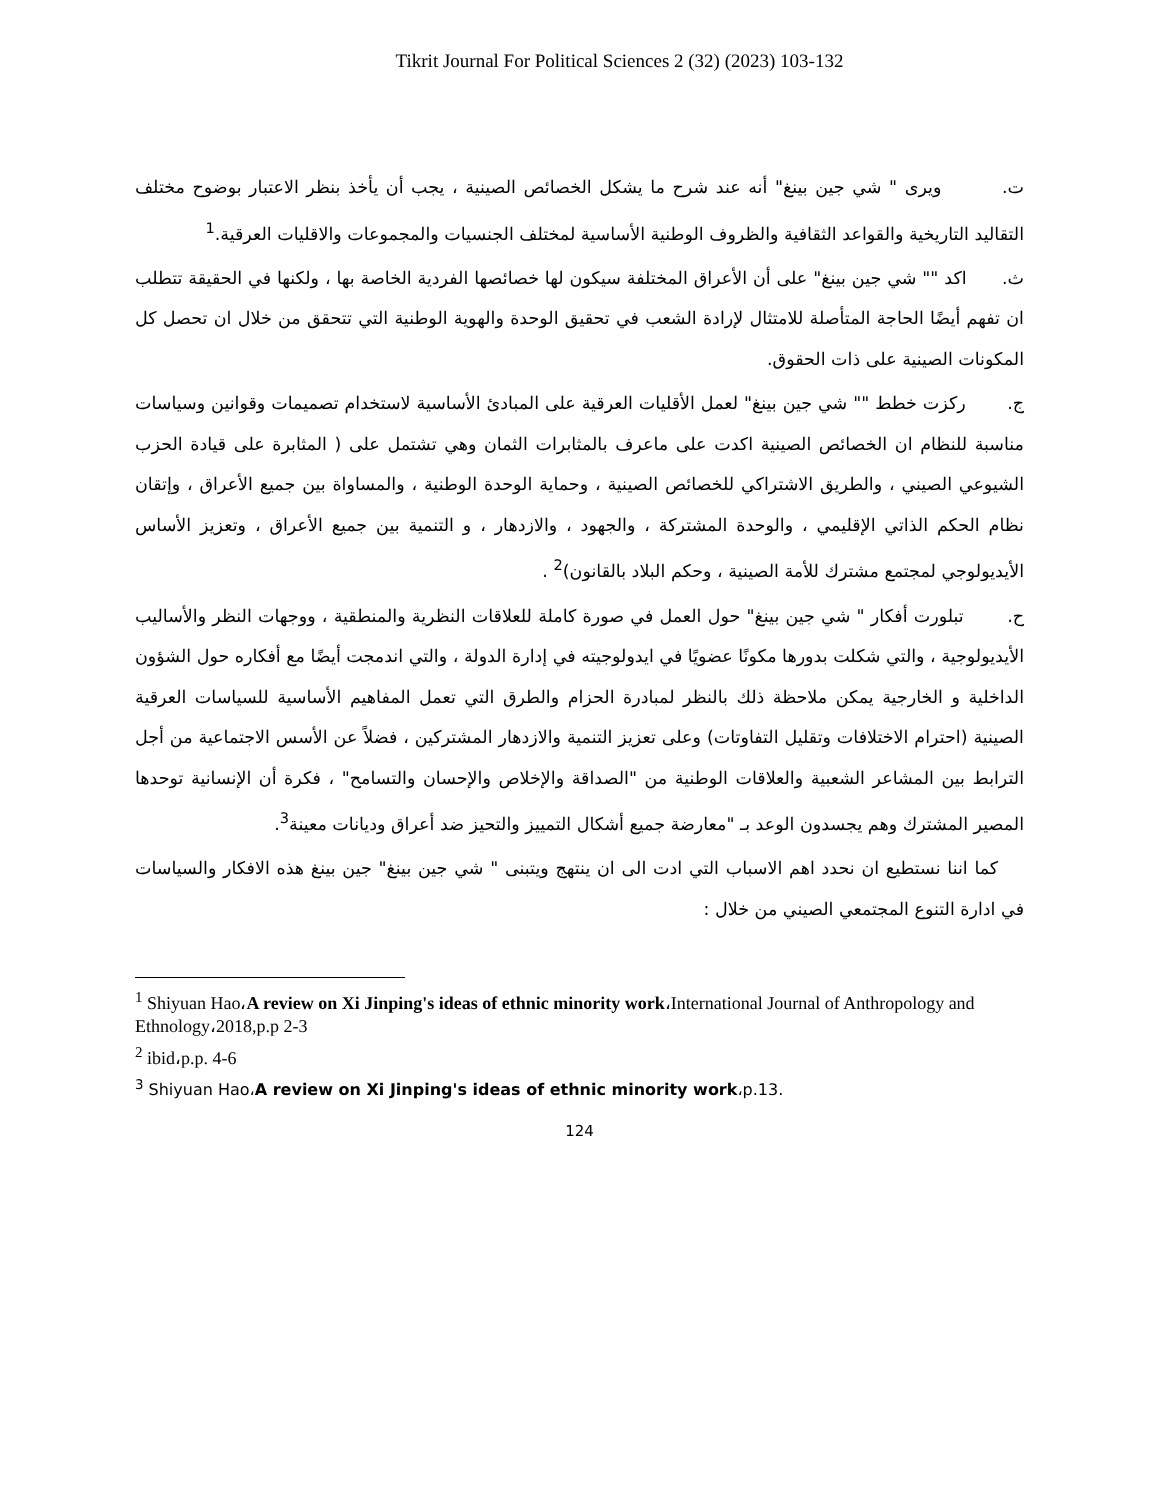Tikrit Journal For Political Sciences 2 (32) (2023) 103-132
ت. ويرى " شي جين بينغ" أنه عند شرح ما يشكل الخصائص الصينية ، يجب أن يأخذ بنظر الاعتبار بوضوح مختلف التقاليد التاريخية والقواعد الثقافية والظروف الوطنية الأساسية لمختلف الجنسيات والمجموعات والاقليات العرقية.<sup>1</sup>
ث. اكد "" شي جين بينغ" على أن الأعراق المختلفة سيكون لها خصائصها الفردية الخاصة بها ، ولكنها في الحقيقة تتطلب ان تفهم أيضًا الحاجة المتأصلة للامتثال لإرادة الشعب في تحقيق الوحدة والهوية الوطنية التي تتحقق من خلال ان تحصل كل المكونات الصينية على ذات الحقوق.
ج. ركزت خطط "" شي جين بينغ" لعمل الأقليات العرقية على المبادئ الأساسية لاستخدام تصميمات وقوانين وسياسات مناسبة للنظام ان الخصائص الصينية اكدت على ماعرف بالمثابرات الثمان وهي تشتمل على ( المثابرة على قيادة الحزب الشيوعي الصيني ، والطريق الاشتراكي للخصائص الصينية ، وحماية الوحدة الوطنية ، والمساواة بين جميع الأعراق ، وإتقان نظام الحكم الذاتي الإقليمي ، والوحدة المشتركة ، والجهود ، والازدهار ، و التنمية بين جميع الأعراق ، وتعزيز الأساس الأيديولوجي لمجتمع مشترك للأمة الصينية ، وحكم البلاد بالقانون)<sup>2</sup> .
ح. تبلورت أفكار " شي جين بينغ" حول العمل في صورة كاملة للعلاقات النظرية والمنطقية ، ووجهات النظر والأساليب الأيديولوجية ، والتي شكلت بدورها مكونًا عضويًا في ايدولوجيته في إدارة الدولة ، والتي اندمجت أيضًا مع أفكاره حول الشؤون الداخلية و الخارجية يمكن ملاحظة ذلك بالنظر لمبادرة الحزام والطرق التي تعمل المفاهيم الأساسية للسياسات العرقية الصينية (احترام الاختلافات وتقليل التفاوتات) وعلى تعزيز التنمية والازدهار المشتركين ، فضلاً عن الأسس الاجتماعية من أجل الترابط بين المشاعر الشعبية والعلاقات الوطنية من "الصداقة والإخلاص والإحسان والتسامح" ، فكرة أن الإنسانية توحدها المصير المشترك وهم يجسدون الوعد بـ "معارضة جميع أشكال التمييز والتحيز ضد أعراق وديانات معينة<sup>3</sup>.
كما اننا نستطيع ان نحدد اهم الاسباب التي ادت الى ان ينتهج ويتبنى " شي جين بينغ" جين بينغ هذه الافكار والسياسات في ادارة التنوع المجتمعي الصيني من خلال :
<sup>1</sup> Shiyuan Hao،A review on Xi Jinping's ideas of ethnic minority work،International Journal of Anthropology and Ethnology،2018,p.p 2-3
<sup>2</sup> ibid،p.p. 4-6
<sup>3</sup> Shiyuan Hao،A review on Xi Jinping's ideas of ethnic minority work،p.13.
124